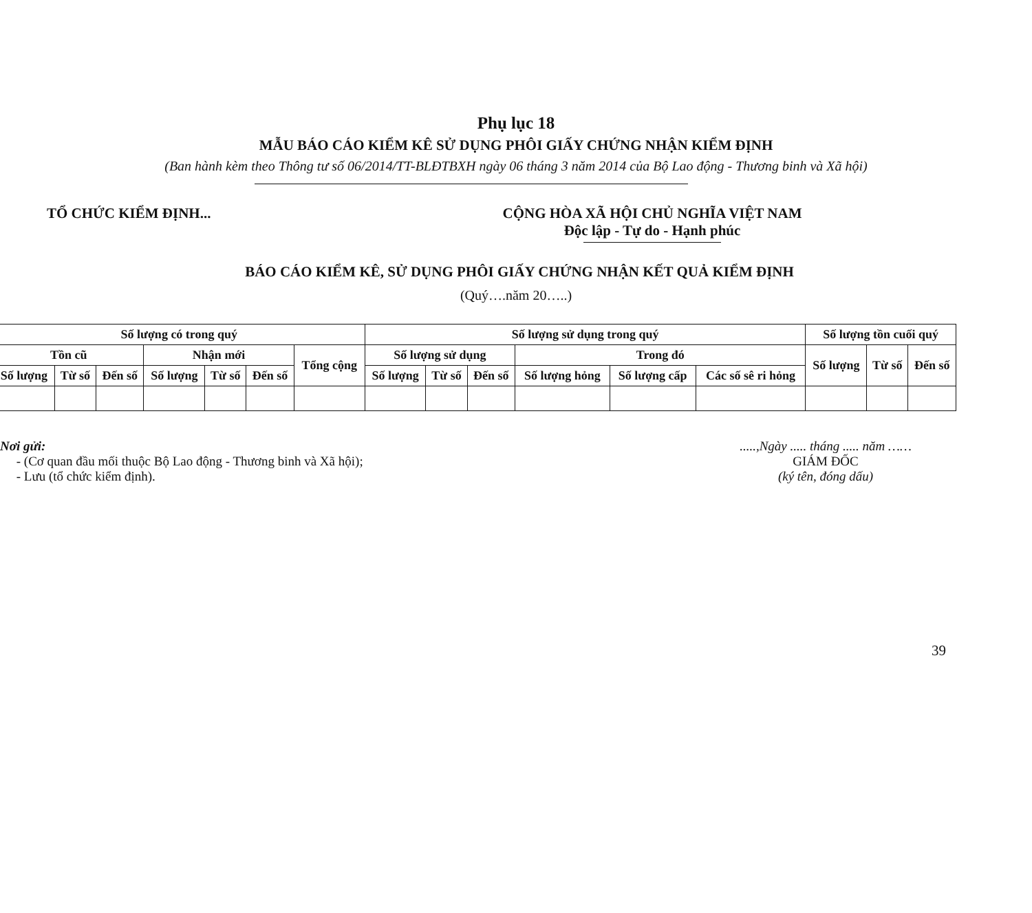Phụ lục 18
MẪU BÁO CÁO KIỂM KÊ SỬ DỤNG PHÔI GIẤY CHỨNG NHẬN KIỂM ĐỊNH
(Ban hành kèm theo Thông tư số 06/2014/TT-BLĐTBXH ngày 06 tháng 3 năm 2014 của Bộ Lao động - Thương binh và Xã hội)
TỔ CHỨC KIỂM ĐỊNH... CỘNG HÒA XÃ HỘI CHỦ NGHĨA VIỆT NAM
Độc lập - Tự do - Hạnh phúc
BÁO CÁO KIỂM KÊ, SỬ DỤNG PHÔI GIẤY CHỨNG NHẬN KẾT QUẢ KIỂM ĐỊNH
(Quý….năm 20…..)
| Số lượng có trong quý | | | | | | | Số lượng sử dụng trong quý | | | | | | Số lượng tồn cuối quý | | |
| --- | --- | --- | --- | --- | --- | --- | --- | --- | --- | --- | --- | --- | --- | --- | --- |
| Tồn cũ | | | Nhận mới | | | Tổng cộng | Số lượng sử dụng | | | Trong đó | | | Số lượng | Từ số | Đến số |
| Số lượng | Từ số | Đến số | Số lượng | Từ số | Đến số | | Số lượng | Từ số | Đến số | Số lượng hỏng | Số lượng cấp | Các số sê ri hỏng | | | |
Nơi gửi:
- (Cơ quan đầu mối thuộc Bộ Lao động - Thương binh và Xã hội);
- Lưu (tổ chức kiểm định).
.....,Ngày ..... tháng ..... năm ……
GIÁM ĐỐC
(ký tên, đóng dấu)
39